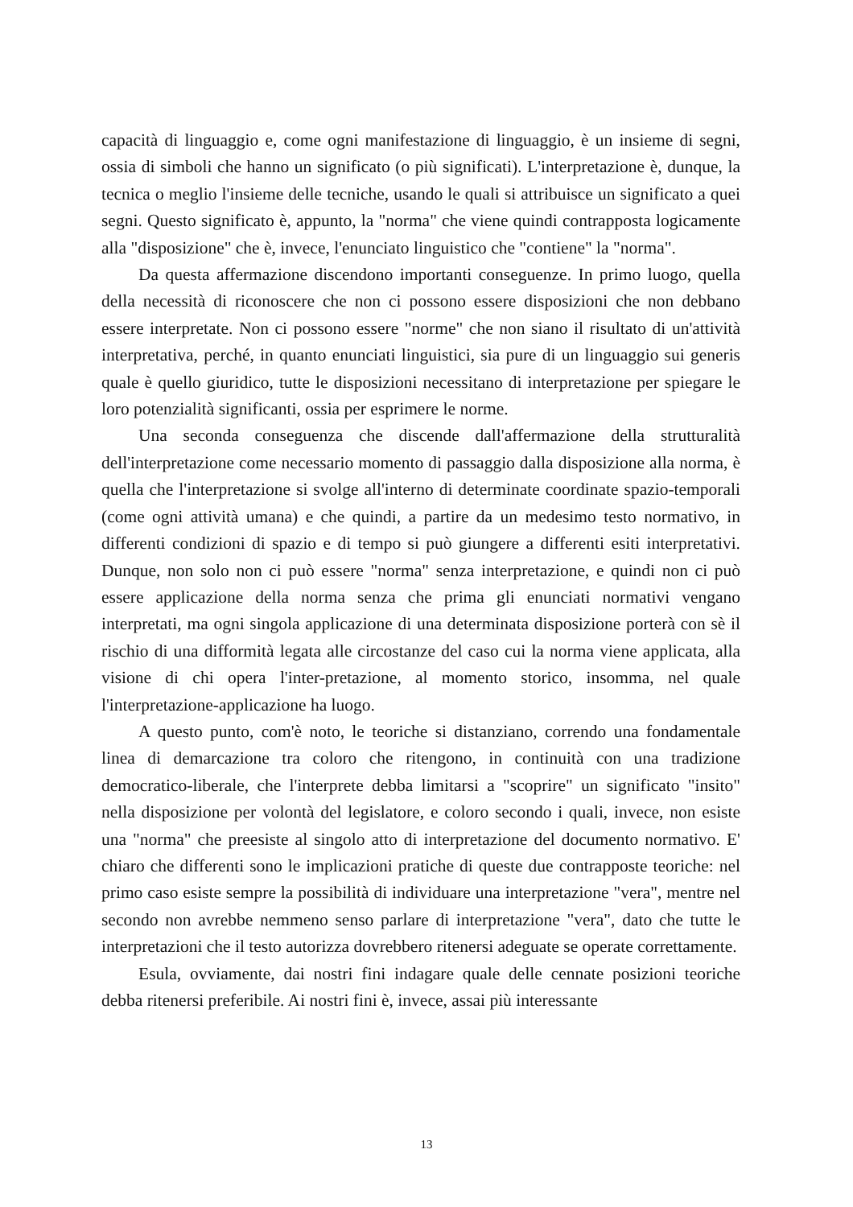capacità di linguaggio e, come ogni manifestazione di linguaggio, è un insieme di segni, ossia di simboli che hanno un significato (o più significati). L'interpretazione è, dunque, la tecnica o meglio l'insieme delle tecniche, usando le quali si attribuisce un significato a quei segni. Questo significato è, appunto, la "norma" che viene quindi contrapposta logicamente alla "disposizione" che è, invece, l'enunciato linguistico che "contiene" la "norma".
Da questa affermazione discendono importanti conseguenze. In primo luogo, quella della necessità di riconoscere che non ci possono essere disposizioni che non debbano essere interpretate. Non ci possono essere "norme" che non siano il risultato di un'attività interpretativa, perché, in quanto enunciati linguistici, sia pure di un linguaggio sui generis quale è quello giuridico, tutte le disposizioni necessitano di interpretazione per spiegare le loro potenzialità significanti, ossia per esprimere le norme.
Una seconda conseguenza che discende dall'affermazione della strutturalità dell'interpretazione come necessario momento di passaggio dalla disposizione alla norma, è quella che l'interpretazione si svolge all'interno di determinate coordinate spazio-temporali (come ogni attività umana) e che quindi, a partire da un medesimo testo normativo, in differenti condizioni di spazio e di tempo si può giungere a differenti esiti interpretativi. Dunque, non solo non ci può essere "norma" senza interpretazione, e quindi non ci può essere applicazione della norma senza che prima gli enunciati normativi vengano interpretati, ma ogni singola applicazione di una determinata disposizione porterà con sè il rischio di una difformità legata alle circostanze del caso cui la norma viene applicata, alla visione di chi opera l'inter-pretazione, al momento storico, insomma, nel quale l'interpretazione-applicazione ha luogo.
A questo punto, com'è noto, le teoriche si distanziano, correndo una fondamentale linea di demarcazione tra coloro che ritengono, in continuità con una tradizione democratico-liberale, che l'interprete debba limitarsi a "scoprire" un significato "insito" nella disposizione per volontà del legislatore, e coloro secondo i quali, invece, non esiste una "norma" che preesiste al singolo atto di interpretazione del documento normativo. E' chiaro che differenti sono le implicazioni pratiche di queste due contrapposte teoriche: nel primo caso esiste sempre la possibilità di individuare una interpretazione "vera", mentre nel secondo non avrebbe nemmeno senso parlare di interpretazione "vera", dato che tutte le interpretazioni che il testo autorizza dovrebbero ritenersi adeguate se operate correttamente.
Esula, ovviamente, dai nostri fini indagare quale delle cennate posizioni teoriche debba ritenersi preferibile. Ai nostri fini è, invece, assai più interessante
13